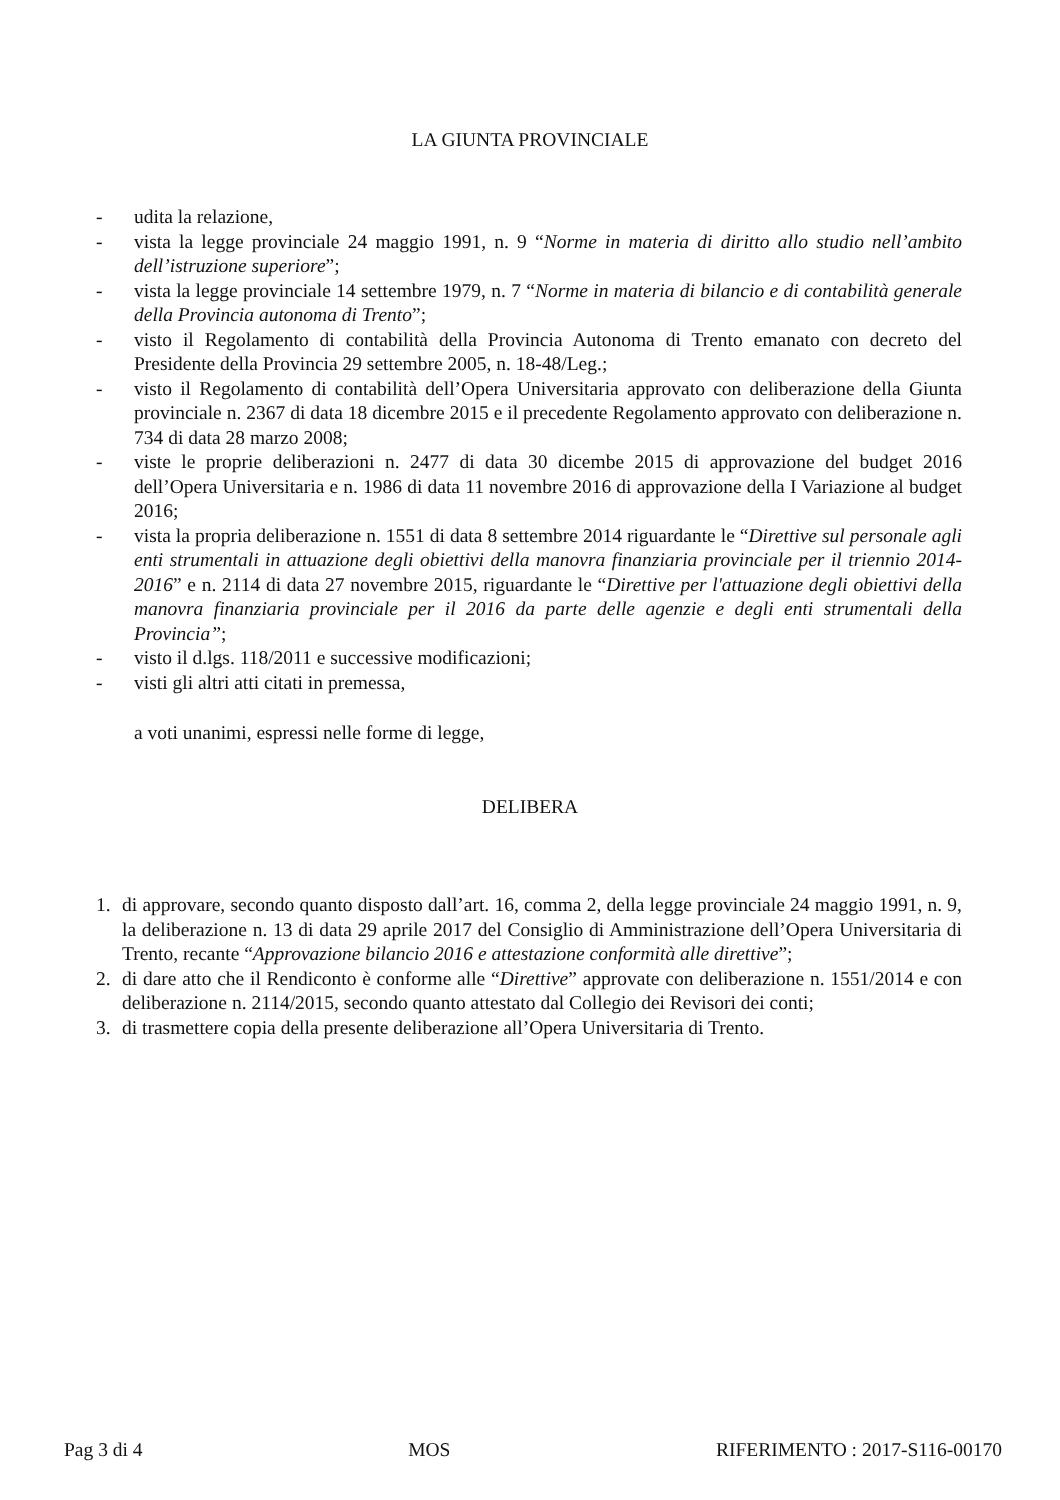LA GIUNTA PROVINCIALE
- udita la relazione,
- vista la legge provinciale 24 maggio 1991, n. 9 “Norme in materia di diritto allo studio nell’ambito dell’istruzione superiore”;
- vista la legge provinciale 14 settembre 1979, n. 7 “Norme in materia di bilancio e di contabilità generale della Provincia autonoma di Trento”;
- visto il Regolamento di contabilità della Provincia Autonoma di Trento emanato con decreto del Presidente della Provincia 29 settembre 2005, n. 18-48/Leg.;
- visto il Regolamento di contabilità dell’Opera Universitaria approvato con deliberazione della Giunta provinciale n. 2367 di data 18 dicembre 2015 e il precedente Regolamento approvato con deliberazione n. 734 di data 28 marzo 2008;
- viste le proprie deliberazioni n. 2477 di data 30 dicembe 2015 di approvazione del budget 2016 dell’Opera Universitaria e n. 1986 di data 11 novembre 2016 di approvazione della I Variazione al budget 2016;
- vista la propria deliberazione n. 1551 di data 8 settembre 2014 riguardante le “Direttive sul personale agli enti strumentali in attuazione degli obiettivi della manovra finanziaria provinciale per il triennio 2014-2016” e n. 2114 di data 27 novembre 2015, riguardante le “Direttive per l'attuazione degli obiettivi della manovra finanziaria provinciale per il 2016 da parte delle agenzie e degli enti strumentali della Provincia”;
- visto il d.lgs. 118/2011 e successive modificazioni;
- visti gli altri atti citati in premessa,
a voti unanimi, espressi nelle forme di legge,
DELIBERA
1. di approvare, secondo quanto disposto dall’art. 16, comma 2, della legge provinciale 24 maggio 1991, n. 9, la deliberazione n. 13 di data 29 aprile 2017 del Consiglio di Amministrazione dell’Opera Universitaria di Trento, recante “Approvazione bilancio 2016 e attestazione conformità alle direttive”;
2. di dare atto che il Rendiconto è conforme alle “Direttive” approvate con deliberazione n. 1551/2014 e con deliberazione n. 2114/2015, secondo quanto attestato dal Collegio dei Revisori dei conti;
3. di trasmettere copia della presente deliberazione all’Opera Universitaria di Trento.
Pag 3 di 4 MOS RIFERIMENTO : 2017-S116-00170